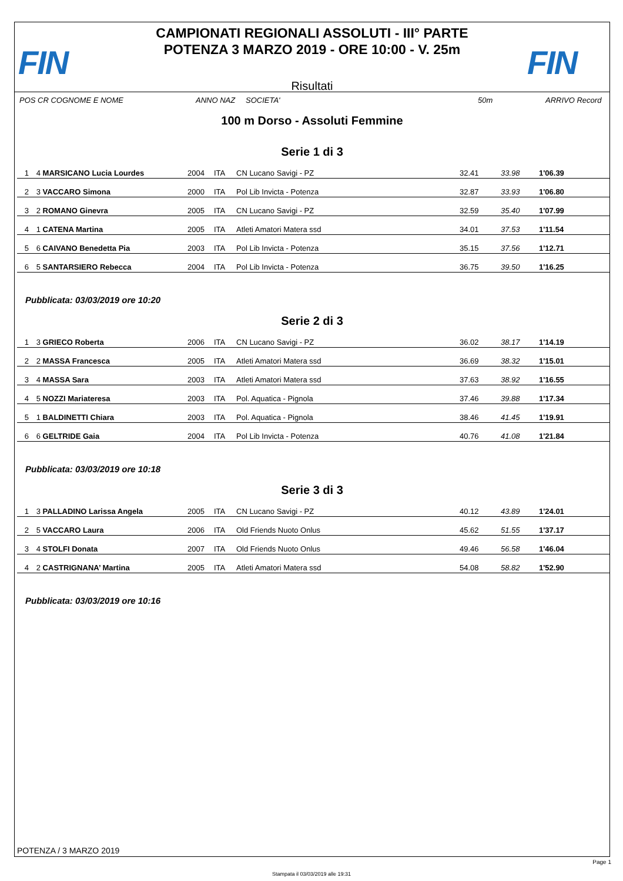FIN
CAMPIONATI REGIONALI ASSOLUTI - III° PARTE
POTENZA 3 MARZO 2019 - ORE 10:00 - V. 25m
Risultati
FIN
POS CR COGNOME E NOME ANNO NAZ SOCIETA' 50m ARRIVO Record
100 m Dorso - Assoluti Femmine
Serie 1 di 3
| 1 | 4 | MARSICANO Lucia Lourdes | 2004 | ITA | CN Lucano Savigi - PZ | 32.41 | 33.98 | 1'06.39 |
| 2 | 3 | VACCARO Simona | 2000 | ITA | Pol Lib Invicta - Potenza | 32.87 | 33.93 | 1'06.80 |
| 3 | 2 | ROMANO Ginevra | 2005 | ITA | CN Lucano Savigi - PZ | 32.59 | 35.40 | 1'07.99 |
| 4 | 1 | CATENA Martina | 2005 | ITA | Atleti Amatori Matera ssd | 34.01 | 37.53 | 1'11.54 |
| 5 | 6 | CAIVANO Benedetta Pia | 2003 | ITA | Pol Lib Invicta - Potenza | 35.15 | 37.56 | 1'12.71 |
| 6 | 5 | SANTARSIERO Rebecca | 2004 | ITA | Pol Lib Invicta - Potenza | 36.75 | 39.50 | 1'16.25 |
Pubblicata: 03/03/2019 ore 10:20
Serie 2 di 3
| 1 | 3 | GRIECO Roberta | 2006 | ITA | CN Lucano Savigi - PZ | 36.02 | 38.17 | 1'14.19 |
| 2 | 2 | MASSA Francesca | 2005 | ITA | Atleti Amatori Matera ssd | 36.69 | 38.32 | 1'15.01 |
| 3 | 4 | MASSA Sara | 2003 | ITA | Atleti Amatori Matera ssd | 37.63 | 38.92 | 1'16.55 |
| 4 | 5 | NOZZI Mariateresa | 2003 | ITA | Pol. Aquatica - Pignola | 37.46 | 39.88 | 1'17.34 |
| 5 | 1 | BALDINETTI Chiara | 2003 | ITA | Pol. Aquatica - Pignola | 38.46 | 41.45 | 1'19.91 |
| 6 | 6 | GELTRIDE Gaia | 2004 | ITA | Pol Lib Invicta - Potenza | 40.76 | 41.08 | 1'21.84 |
Pubblicata: 03/03/2019 ore 10:18
Serie 3 di 3
| 1 | 3 | PALLADINO Larissa Angela | 2005 | ITA | CN Lucano Savigi - PZ | 40.12 | 43.89 | 1'24.01 |
| 2 | 5 | VACCARO Laura | 2006 | ITA | Old Friends Nuoto Onlus | 45.62 | 51.55 | 1'37.17 |
| 3 | 4 | STOLFI Donata | 2007 | ITA | Old Friends Nuoto Onlus | 49.46 | 56.58 | 1'46.04 |
| 4 | 2 | CASTRIGNANA’ Martina | 2005 | ITA | Atleti Amatori Matera ssd | 54.08 | 58.82 | 1'52.90 |
Pubblicata: 03/03/2019 ore 10:16
POTENZA / 3 MARZO 2019
Page 1
Stampata il 03/03/2019 alle 19:31